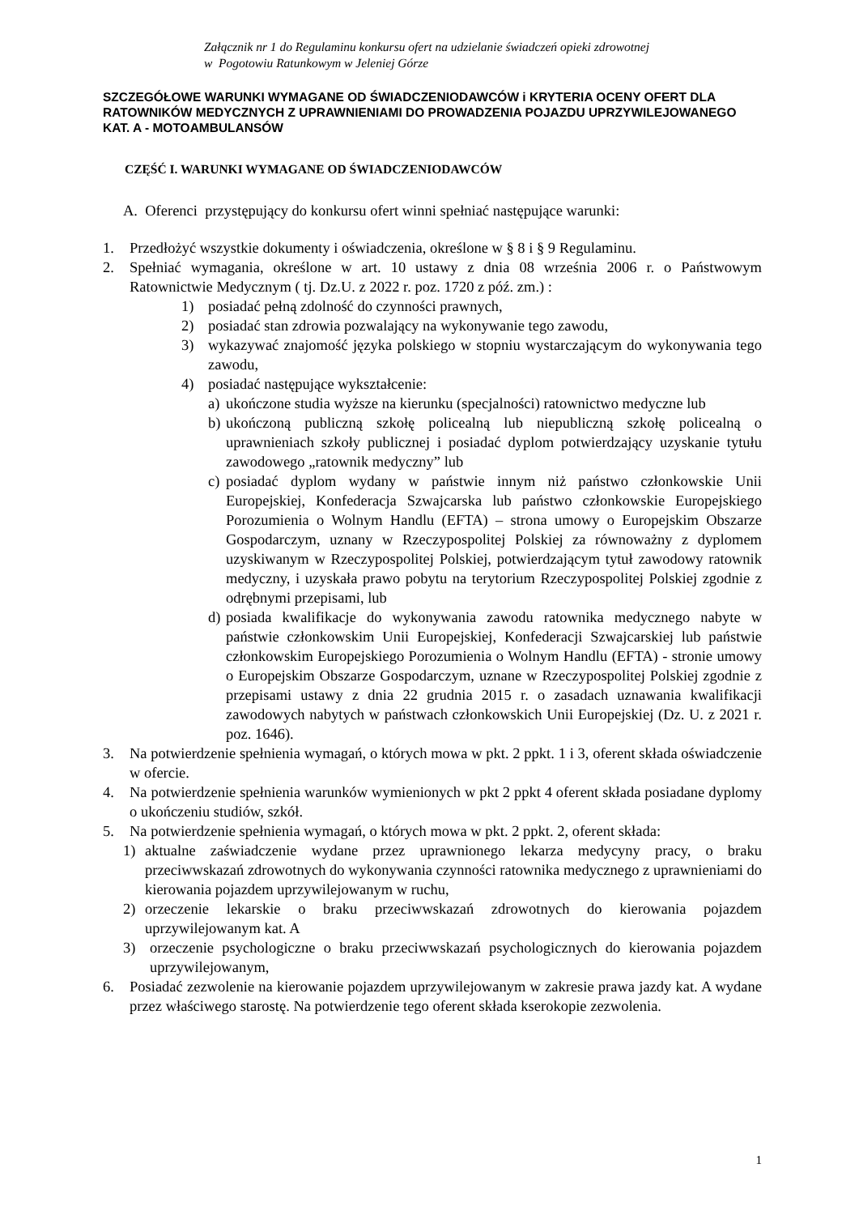Załącznik nr 1 do Regulaminu konkursu ofert na udzielanie świadczeń opieki zdrowotnej
w Pogotowiu Ratunkowym w Jeleniej Górze
SZCZEGÓŁOWE WARUNKI WYMAGANE OD ŚWIADCZENIODAWCÓW i KRYTERIA OCENY OFERT DLA RATOWNIKÓW MEDYCZNYCH Z UPRAWNIENIAMI DO PROWADZENIA POJAZDU UPRZYWILEJOWANEGO KAT. A - MOTOAMBULANSÓW
CZĘŚĆ I. WARUNKI WYMAGANE OD ŚWIADCZENIODAWCÓW
A. Oferenci przystępujący do konkursu ofert winni spełniać następujące warunki:
1. Przedłożyć wszystkie dokumenty i oświadczenia, określone w § 8 i § 9 Regulaminu.
2. Spełniać wymagania, określone w art. 10 ustawy z dnia 08 września 2006 r. o Państwowym Ratownictwie Medycznym ( tj. Dz.U. z 2022 r. poz. 1720 z póź. zm.) :
1) posiadać pełną zdolność do czynności prawnych,
2) posiadać stan zdrowia pozwalający na wykonywanie tego zawodu,
3) wykazywać znajomość języka polskiego w stopniu wystarczającym do wykonywania tego zawodu,
4) posiadać następujące wykształcenie:
a) ukończone studia wyższe na kierunku (specjalności) ratownictwo medyczne lub
b) ukończoną publiczną szkołę policealną lub niepubliczną szkołę policealną o uprawnieniach szkoły publicznej i posiadać dyplom potwierdzający uzyskanie tytułu zawodowego „ratownik medyczny” lub
c) posiadać dyplom wydany w państwie innym niż państwo członkowskie Unii Europejskiej, Konfederacja Szwajcarska lub państwo członkowskie Europejskiego Porozumienia o Wolnym Handlu (EFTA) – strona umowy o Europejskim Obszarze Gospodarczym, uznany w Rzeczypospolitej Polskiej za równoważny z dyplomem uzyskiwanym w Rzeczypospolitej Polskiej, potwierdzającym tytuł zawodowy ratownik medyczny, i uzyskała prawo pobytu na terytorium Rzeczypospolitej Polskiej zgodnie z odrębnymi przepisami, lub
d) posiada kwalifikacje do wykonywania zawodu ratownika medycznego nabyte w państwie członkowskim Unii Europejskiej, Konfederacji Szwajcarskiej lub państwie członkowskim Europejskiego Porozumienia o Wolnym Handlu (EFTA) - stronie umowy o Europejskim Obszarze Gospodarczym, uznane w Rzeczypospolitej Polskiej zgodnie z przepisami ustawy z dnia 22 grudnia 2015 r. o zasadach uznawania kwalifikacji zawodowych nabytych w państwach członkowskich Unii Europejskiej (Dz. U. z 2021 r. poz. 1646).
3. Na potwierdzenie spełnienia wymagań, o których mowa w pkt. 2 ppkt. 1 i 3, oferent składa oświadczenie w ofercie.
4. Na potwierdzenie spełnienia warunków wymienionych w pkt 2 ppkt 4 oferent składa posiadane dyplomy o ukończeniu studiów, szkół.
5. Na potwierdzenie spełnienia wymagań, o których mowa w pkt. 2 ppkt. 2, oferent składa:
1) aktualne zaświadczenie wydane przez uprawnionego lekarza medycyny pracy, o braku przeciwwskazań zdrowotnych do wykonywania czynności ratownika medycznego z uprawnieniami do kierowania pojazdem uprzywilejowanym w ruchu,
2) orzeczenie lekarskie o braku przeciwwskazań zdrowotnych do kierowania pojazdem uprzywilejowanym kat. A
3) orzeczenie psychologiczne o braku przeciwwskazań psychologicznych do kierowania pojazdem uprzywilejowanym,
6. Posiadać zezwolenie na kierowanie pojazdem uprzywilejowanym w zakresie prawa jazdy kat. A wydane przez właściwego starostę. Na potwierdzenie tego oferent składa kserokopie zezwolenia.
1